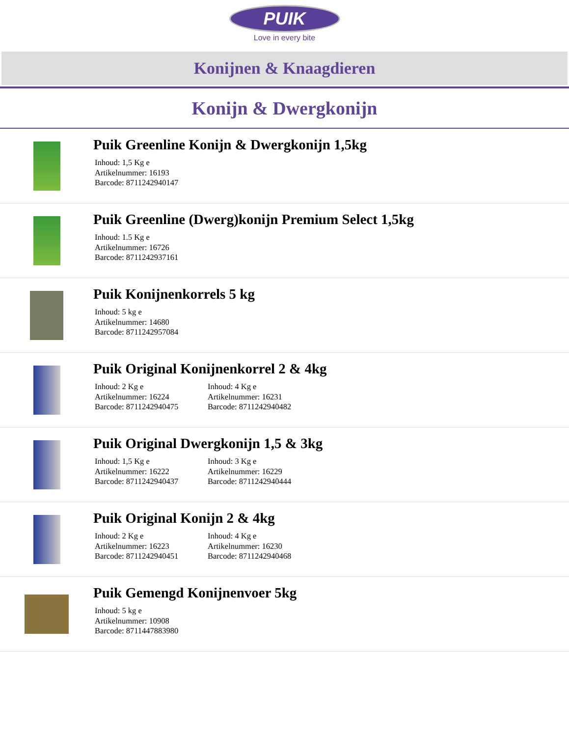PUIK
Love in every bite
Konijnen & Knaagdieren
Konijn & Dwergkonijn
Puik Greenline Konijn & Dwergkonijn 1,5kg
Inhoud: 1,5 Kg e
Artikelnummer: 16193
Barcode: 8711242940147
Puik Greenline (Dwerg)konijn Premium Select 1,5kg
Inhoud: 1.5 Kg e
Artikelnummer: 16726
Barcode: 8711242937161
Puik Konijnenkorrels 5 kg
Inhoud: 5 kg e
Artikelnummer: 14680
Barcode: 8711242957084
Puik Original Konijnenkorrel 2 & 4kg
Inhoud: 2 Kg e
Artikelnummer: 16224
Barcode: 8711242940475
Inhoud: 4 Kg e
Artikelnummer: 16231
Barcode: 8711242940482
Puik Original Dwergkonijn 1,5 & 3kg
Inhoud: 1,5 Kg e
Artikelnummer: 16222
Barcode: 8711242940437
Inhoud: 3 Kg e
Artikelnummer: 16229
Barcode: 8711242940444
Puik Original Konijn 2 & 4kg
Inhoud: 2 Kg e
Artikelnummer: 16223
Barcode: 8711242940451
Inhoud: 4 Kg e
Artikelnummer: 16230
Barcode: 8711242940468
Puik Gemengd Konijnenvoer 5kg
Inhoud: 5 kg e
Artikelnummer: 10908
Barcode: 8711447883980